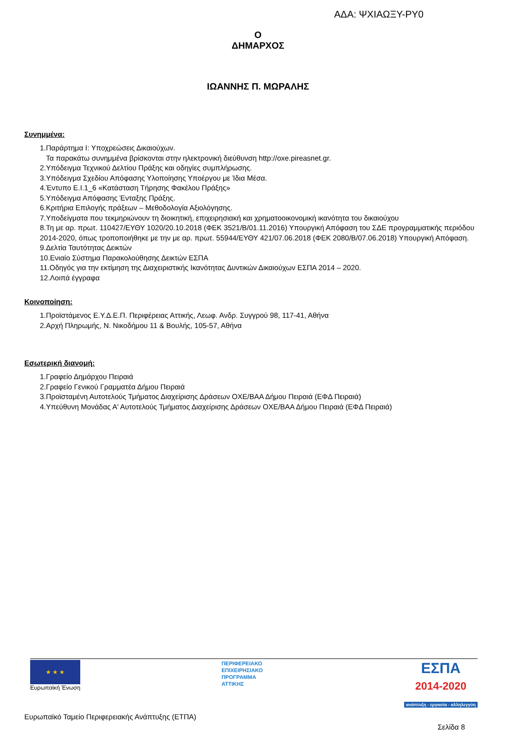ΑΔΑ: ΨΧΙΑΩΞΥ-ΡΥ0
Ο
ΔΗΜΑΡΧΟΣ
ΙΩΑΝΝΗΣ Π. ΜΩΡΑΛΗΣ
Συνημμένα:
1.Παράρτημα Ι: Υποχρεώσεις Δικαιούχων.
Τα παρακάτω συνημμένα βρίσκονται στην ηλεκτρονική διεύθυνση http://oxe.pireasnet.gr.
2.Υπόδειγμα Τεχνικού Δελτίου Πράξης και οδηγίες συμπλήρωσης.
3.Υπόδειγμα Σχεδίου Απόφασης Υλοποίησης Υποέργου με Ίδια Μέσα.
4.Έντυπο Ε.Ι.1_6 «Κατάσταση Τήρησης Φακέλου Πράξης»
5.Υπόδειγμα Απόφασης Ένταξης Πράξης.
6.Κριτήρια Επιλογής πράξεων – Μεθοδολογία Αξιολόγησης.
7.Υποδείγματα που τεκμηριώνουν τη διοικητική, επιχειρησιακή και χρηματοοικονομική ικανότητα του δικαιούχου
8.Τη με αρ. πρωτ. 110427/ΕΥΘΥ 1020/20.10.2018 (ΦΕΚ 3521/Β/01.11.2016) Υπουργική Απόφαση του ΣΔΕ προγραμματικής περιόδου 2014-2020, όπως τροποποιήθηκε με την με αρ. πρωτ. 55944/ΕΥΘΥ 421/07.06.2018 (ΦΕΚ 2080/Β/07.06.2018) Υπουργική Απόφαση.
9.Δελτία Ταυτότητας Δεικτών
10.Ενιαίο Σύστημα Παρακολούθησης Δεικτών ΕΣΠΑ
11.Οδηγός για την εκτίμηση της Διαχειριστικής Ικανότητας Δυντικών Δικαιούχων ΕΣΠΑ 2014 – 2020.
12.Λοιπά έγγραφα
Κοινοποίηση:
1.Προϊστάμενος Ε.Υ.Δ.Ε.Π. Περιφέρειας Αττικής, Λεωφ. Ανδρ. Συγγρού 98, 117-41, Αθήνα
2.Αρχή Πληρωμής, Ν. Νικοδήμου 11 & Βουλής, 105-57, Αθήνα
Εσωτερική διανομή:
1.Γραφείο Δημάρχου Πειραιά
2.Γραφείο Γενικού Γραμματέα Δήμου Πειραιά
3.Προϊσταμένη Αυτοτελούς Τμήματος Διαχείρισης Δράσεων ΟΧΕ/ΒΑΑ Δήμου Πειραιά (ΕΦΔ Πειραιά)
4.Υπεύθυνη Μονάδας Α' Αυτοτελούς Τμήματος Διαχείρισης Δράσεων ΟΧΕ/ΒΑΑ Δήμου Πειραιά (ΕΦΔ Πειραιά)
★ ★ ★
Ευρωπαϊκή Ένωση
ΠΕΡΙΦΕΡΕΙΑΚΟ
ΕΠΙΧΕΙΡΗΣΙΑΚΟ
ΠΡΟΓΡΑΜΜΑ
ΑΤΤΙΚΗΣ
ΕΣΠΑ
2014-2020
ανάπτυξη - εργασία - αλληλεγγύη
Ευρωπαϊκό Ταμείο Περιφερειακής Ανάπτυξης (ΕΤΠΑ)
Σελίδα 8